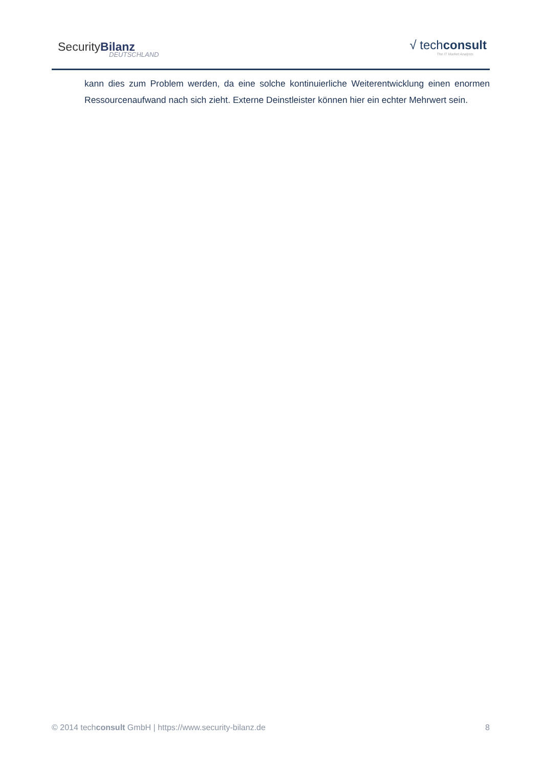SecurityBilanz
DEUTSCHLAND
√ techconsult
The IT Market Analysts
kann dies zum Problem werden, da eine solche kontinuierliche Weiterentwicklung einen enormen Ressourcenaufwand nach sich zieht. Externe Deinstleister können hier ein echter Mehrwert sein.
© 2014 techconsult GmbH | https://www.security-bilanz.de 8